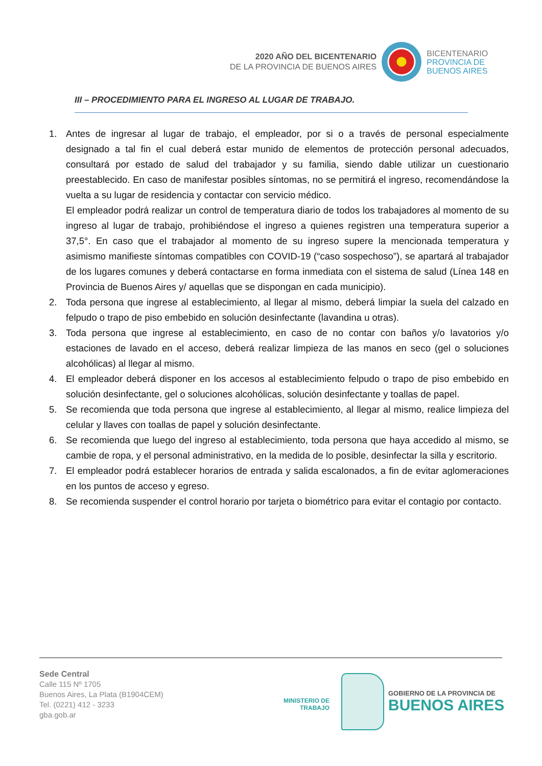2020 AÑO DEL BICENTENARIO
DE LA PROVINCIA DE BUENOS AIRES
BICENTENARIO
PROVINCIA DE
BUENOS AIRES
III – PROCEDIMIENTO PARA EL INGRESO AL LUGAR DE TRABAJO.
1. Antes de ingresar al lugar de trabajo, el empleador, por si o a través de personal especialmente designado a tal fin el cual deberá estar munido de elementos de protección personal adecuados, consultará por estado de salud del trabajador y su familia, siendo dable utilizar un cuestionario preestablecido. En caso de manifestar posibles síntomas, no se permitirá el ingreso, recomendándose la vuelta a su lugar de residencia y contactar con servicio médico.
El empleador podrá realizar un control de temperatura diario de todos los trabajadores al momento de su ingreso al lugar de trabajo, prohibiéndose el ingreso a quienes registren una temperatura superior a 37,5°. En caso que el trabajador al momento de su ingreso supere la mencionada temperatura y asimismo manifieste síntomas compatibles con COVID-19 (“caso sospechoso”), se apartará al trabajador de los lugares comunes y deberá contactarse en forma inmediata con el sistema de salud (Línea 148 en Provincia de Buenos Aires y/ aquellas que se dispongan en cada municipio).
2. Toda persona que ingrese al establecimiento, al llegar al mismo, deberá limpiar la suela del calzado en felpudo o trapo de piso embebido en solución desinfectante (lavandina u otras).
3. Toda persona que ingrese al establecimiento, en caso de no contar con baños y/o lavatorios y/o estaciones de lavado en el acceso, deberá realizar limpieza de las manos en seco (gel o soluciones alcohólicas) al llegar al mismo.
4. El empleador deberá disponer en los accesos al establecimiento felpudo o trapo de piso embebido en solución desinfectante, gel o soluciones alcohólicas, solución desinfectante y toallas de papel.
5. Se recomienda que toda persona que ingrese al establecimiento, al llegar al mismo, realice limpieza del celular y llaves con toallas de papel y solución desinfectante.
6. Se recomienda que luego del ingreso al establecimiento, toda persona que haya accedido al mismo, se cambie de ropa, y el personal administrativo, en la medida de lo posible, desinfectar la silla y escritorio.
7. El empleador podrá establecer horarios de entrada y salida escalonados, a fin de evitar aglomeraciones en los puntos de acceso y egreso.
8. Se recomienda suspender el control horario por tarjeta o biométrico para evitar el contagio por contacto.
Sede Central
Calle 115 Nº 1705
Buenos Aires, La Plata (B1904CEM)
Tel. (0221) 412 - 3233
gba.gob.ar
MINISTERIO DE
TRABAJO
GOBIERNO DE LA PROVINCIA DE
BUENOS AIRES